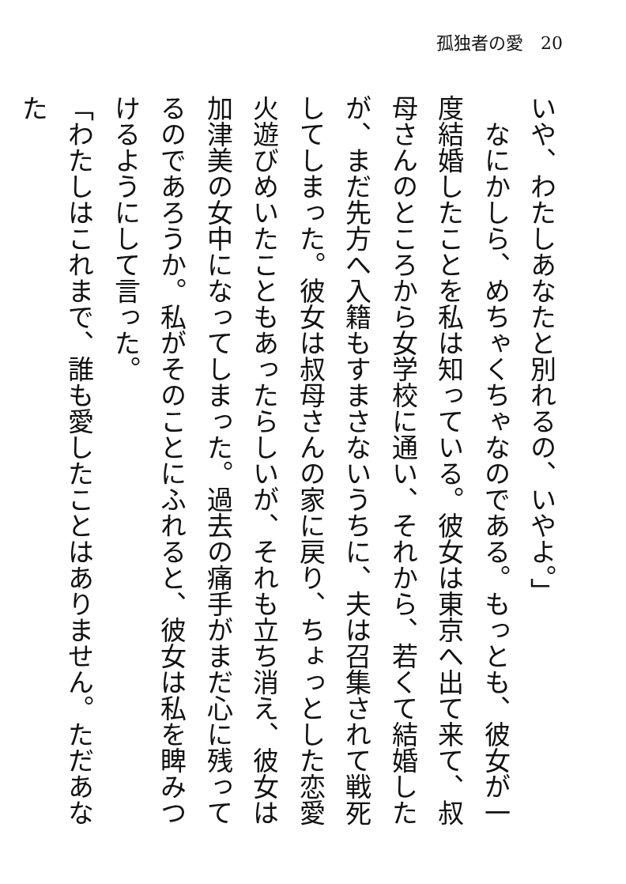孤独者の愛　20
いや、わたしあなたと別れるの、いやよ。」
　なにかしら、めちゃくちゃなのである。もっとも、彼女が一度結婚したことを私は知っている。彼女は東京へ出て来て、叔母さんのところから女学校に通い、それから、若くて結婚したが、まだ先方へ入籍もすまさないうちに、夫は召集されて戦死してしまった。彼女は叔母さんの家に戻り、ちょっとした恋愛火遊びめいたこともあったらしいが、それも立ち消え、彼女は加津美の女中になってしまった。過去の痛手がまだ心に残ってるのであろうか。私がそのことにふれると、彼女は私を睥みつけるようにして言った。
「わたしはこれまで、誰も愛したことはありません。ただあなた